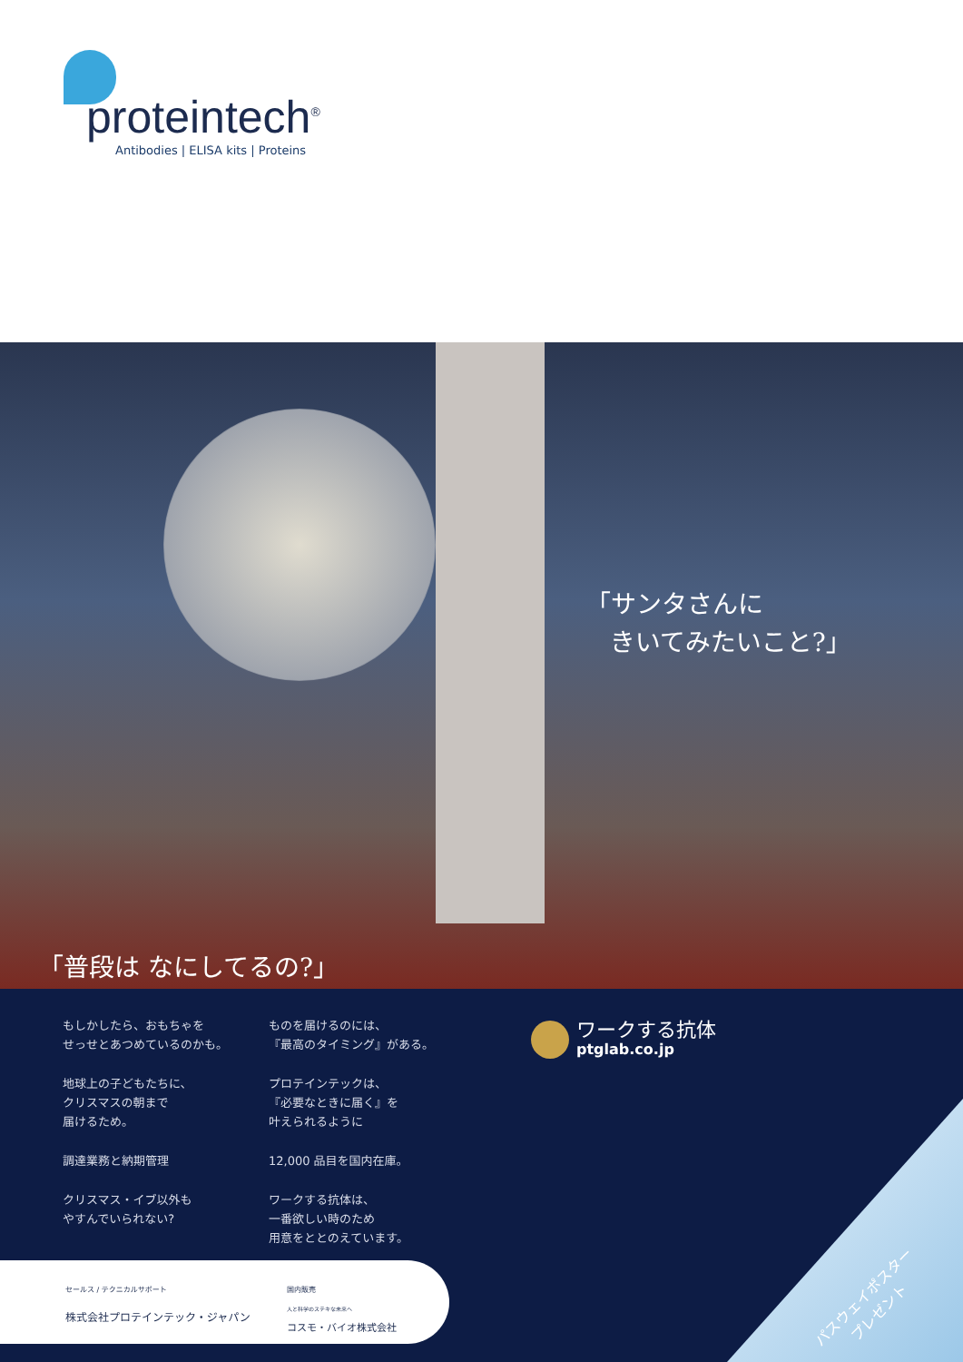proteintech<sup>®</sup>
Antibodies | ELISA kits | Proteins
「サンタさんに
きいてみたいこと?」
「普段は なにしてるの?」
もしかしたら、おもちゃを
せっせとあつめているのかも。
地球上の子どもたちに、
クリスマスの朝まで
届けるため。
調達業務と納期管理
クリスマス・イブ以外も
やすんでいられない?
ものを届けるのには、
『最高のタイミング』がある。
プロテインテックは、
『必要なときに届く』を
叶えられるように
12,000 品目を国内在庫。
ワークする抗体は、
一番欲しい時のため
用意をととのえています。
ワークする抗体
ptglab.co.jp
セールス / テクニカルサポート
株式会社プロテインテック・ジャパン
国内販売
人と科学のステキな未来へ
コスモ・バイオ株式会社
パスウェイポスター
プレゼント